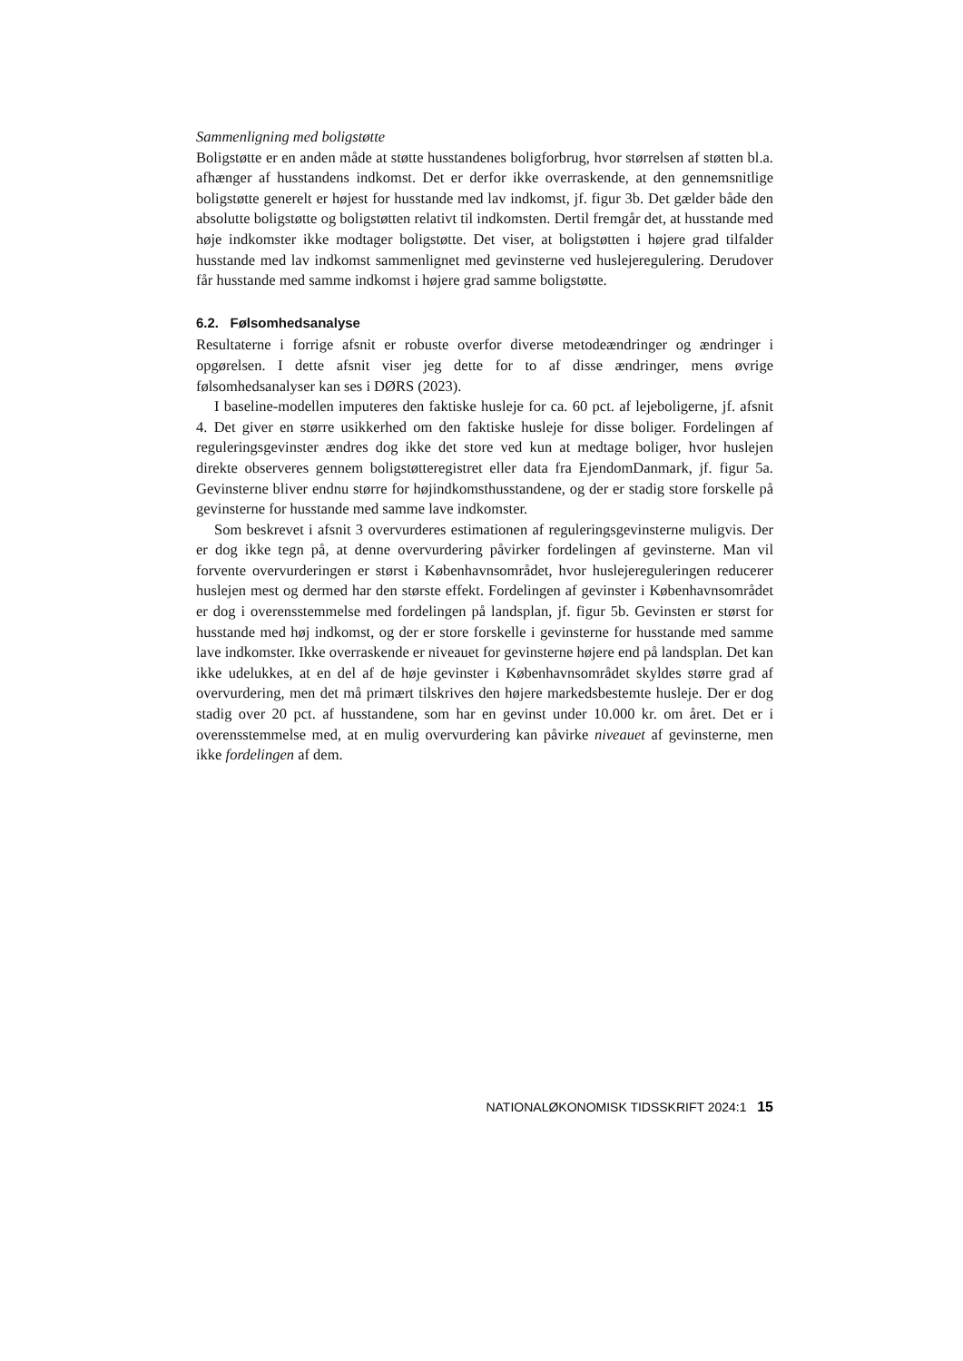Sammenligning med boligstøtte
Boligstøtte er en anden måde at støtte husstandenes boligforbrug, hvor størrelsen af støtten bl.a. afhænger af husstandens indkomst. Det er derfor ikke overraskende, at den gennemsnitlige boligstøtte generelt er højest for husstande med lav indkomst, jf. figur 3b. Det gælder både den absolutte boligstøtte og boligstøtten relativt til indkomsten. Dertil fremgår det, at husstande med høje indkomster ikke modtager boligstøtte. Det viser, at boligstøtten i højere grad tilfalder husstande med lav indkomst sammenlignet med gevinsterne ved huslejeregulering. Derudover får husstande med samme indkomst i højere grad samme boligstøtte.
6.2. Følsomhedsanalyse
Resultaterne i forrige afsnit er robuste overfor diverse metodeændringer og ændringer i opgørelsen. I dette afsnit viser jeg dette for to af disse ændringer, mens øvrige følsomhedsanalyser kan ses i DØRS (2023).
I baseline-modellen imputeres den faktiske husleje for ca. 60 pct. af lejeboligerne, jf. afsnit 4. Det giver en større usikkerhed om den faktiske husleje for disse boliger. Fordelingen af reguleringsgevinster ændres dog ikke det store ved kun at medtage boliger, hvor huslejen direkte observeres gennem boligstøtteregistret eller data fra EjendomDanmark, jf. figur 5a. Gevinsterne bliver endnu større for højindkomsthusstandene, og der er stadig store forskelle på gevinsterne for husstande med samme lave indkomster.
Som beskrevet i afsnit 3 overvurderes estimationen af reguleringsgevinsterne muligvis. Der er dog ikke tegn på, at denne overvurdering påvirker fordelingen af gevinsterne. Man vil forvente overvurderingen er størst i Københavnsområdet, hvor huslejereguleringen reducerer huslejen mest og dermed har den største effekt. Fordelingen af gevinster i Københavnsområdet er dog i overensstemmelse med fordelingen på landsplan, jf. figur 5b. Gevinsten er størst for husstande med høj indkomst, og der er store forskelle i gevinsterne for husstande med samme lave indkomster. Ikke overraskende er niveauet for gevinsterne højere end på landsplan. Det kan ikke udelukkes, at en del af de høje gevinster i Københavnsområdet skyldes større grad af overvurdering, men det må primært tilskrives den højere markedsbestemte husleje. Der er dog stadig over 20 pct. af husstandene, som har en gevinst under 10.000 kr. om året. Det er i overensstemmelse med, at en mulig overvurdering kan påvirke niveauet af gevinsterne, men ikke fordelingen af dem.
NATIONALØKONOMISK TIDSSKRIFT 2024:1 15